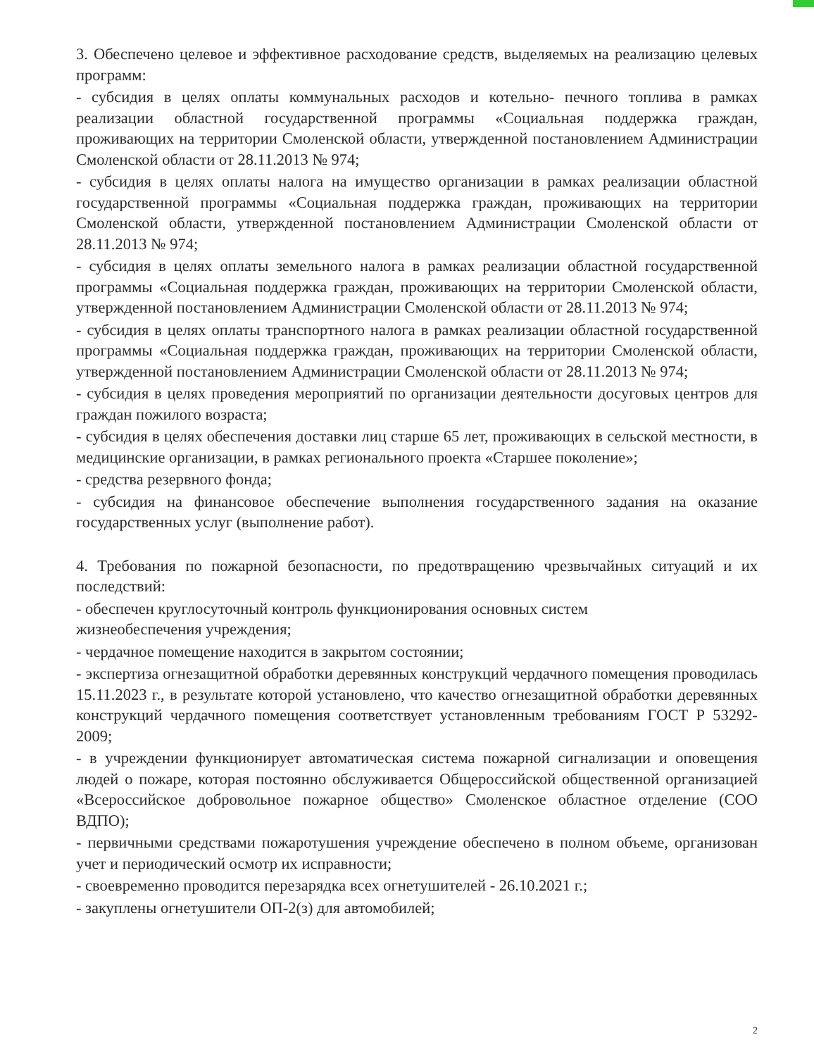3. Обеспечено целевое и эффективное расходование средств, выделяемых на реализацию целевых программ:
- субсидия в целях оплаты коммунальных расходов и котельно- печного топлива в рамках реализации областной государственной программы «Социальная поддержка граждан, проживающих на территории Смоленской области, утвержденной постановлением Администрации Смоленской области от 28.11.2013 № 974;
- субсидия в целях оплаты налога на имущество организации в рамках реализации областной государственной программы «Социальная поддержка граждан, проживающих на территории Смоленской области, утвержденной постановлением Администрации Смоленской области от 28.11.2013 № 974;
- субсидия в целях оплаты земельного налога в рамках реализации областной государственной программы «Социальная поддержка граждан, проживающих на территории Смоленской области, утвержденной постановлением Администрации Смоленской области от 28.11.2013 № 974;
- субсидия в целях оплаты транспортного налога в рамках реализации областной государственной программы «Социальная поддержка граждан, проживающих на территории Смоленской области, утвержденной постановлением Администрации Смоленской области от 28.11.2013 № 974;
- субсидия в целях проведения мероприятий по организации деятельности досуговых центров для граждан пожилого возраста;
- субсидия в целях обеспечения доставки лиц старше 65 лет, проживающих в сельской местности, в медицинские организации, в рамках регионального проекта «Старшее поколение»;
- средства резервного фонда;
- субсидия на финансовое обеспечение выполнения государственного задания на оказание государственных услуг (выполнение работ).
4. Требования по пожарной безопасности, по предотвращению чрезвычайных ситуаций и их последствий:
- обеспечен круглосуточный контроль функционирования основных систем
жизнеобеспечения учреждения;
- чердачное помещение находится в закрытом состоянии;
- экспертиза огнезащитной обработки деревянных конструкций чердачного помещения проводилась 15.11.2023 г., в результате которой установлено, что качество огнезащитной обработки деревянных конструкций чердачного помещения соответствует установленным требованиям ГОСТ Р 53292-2009;
- в учреждении функционирует автоматическая система пожарной сигнализации и оповещения людей о пожаре, которая постоянно обслуживается Общероссийской общественной организацией «Всероссийское добровольное пожарное общество» Смоленское областное отделение (СОО ВДПО);
- первичными средствами пожаротушения учреждение обеспечено в полном объеме, организован учет и периодический осмотр их исправности;
- своевременно проводится перезарядка всех огнетушителей - 26.10.2021 г.;
- закуплены огнетушители ОП-2(з) для автомобилей;
2